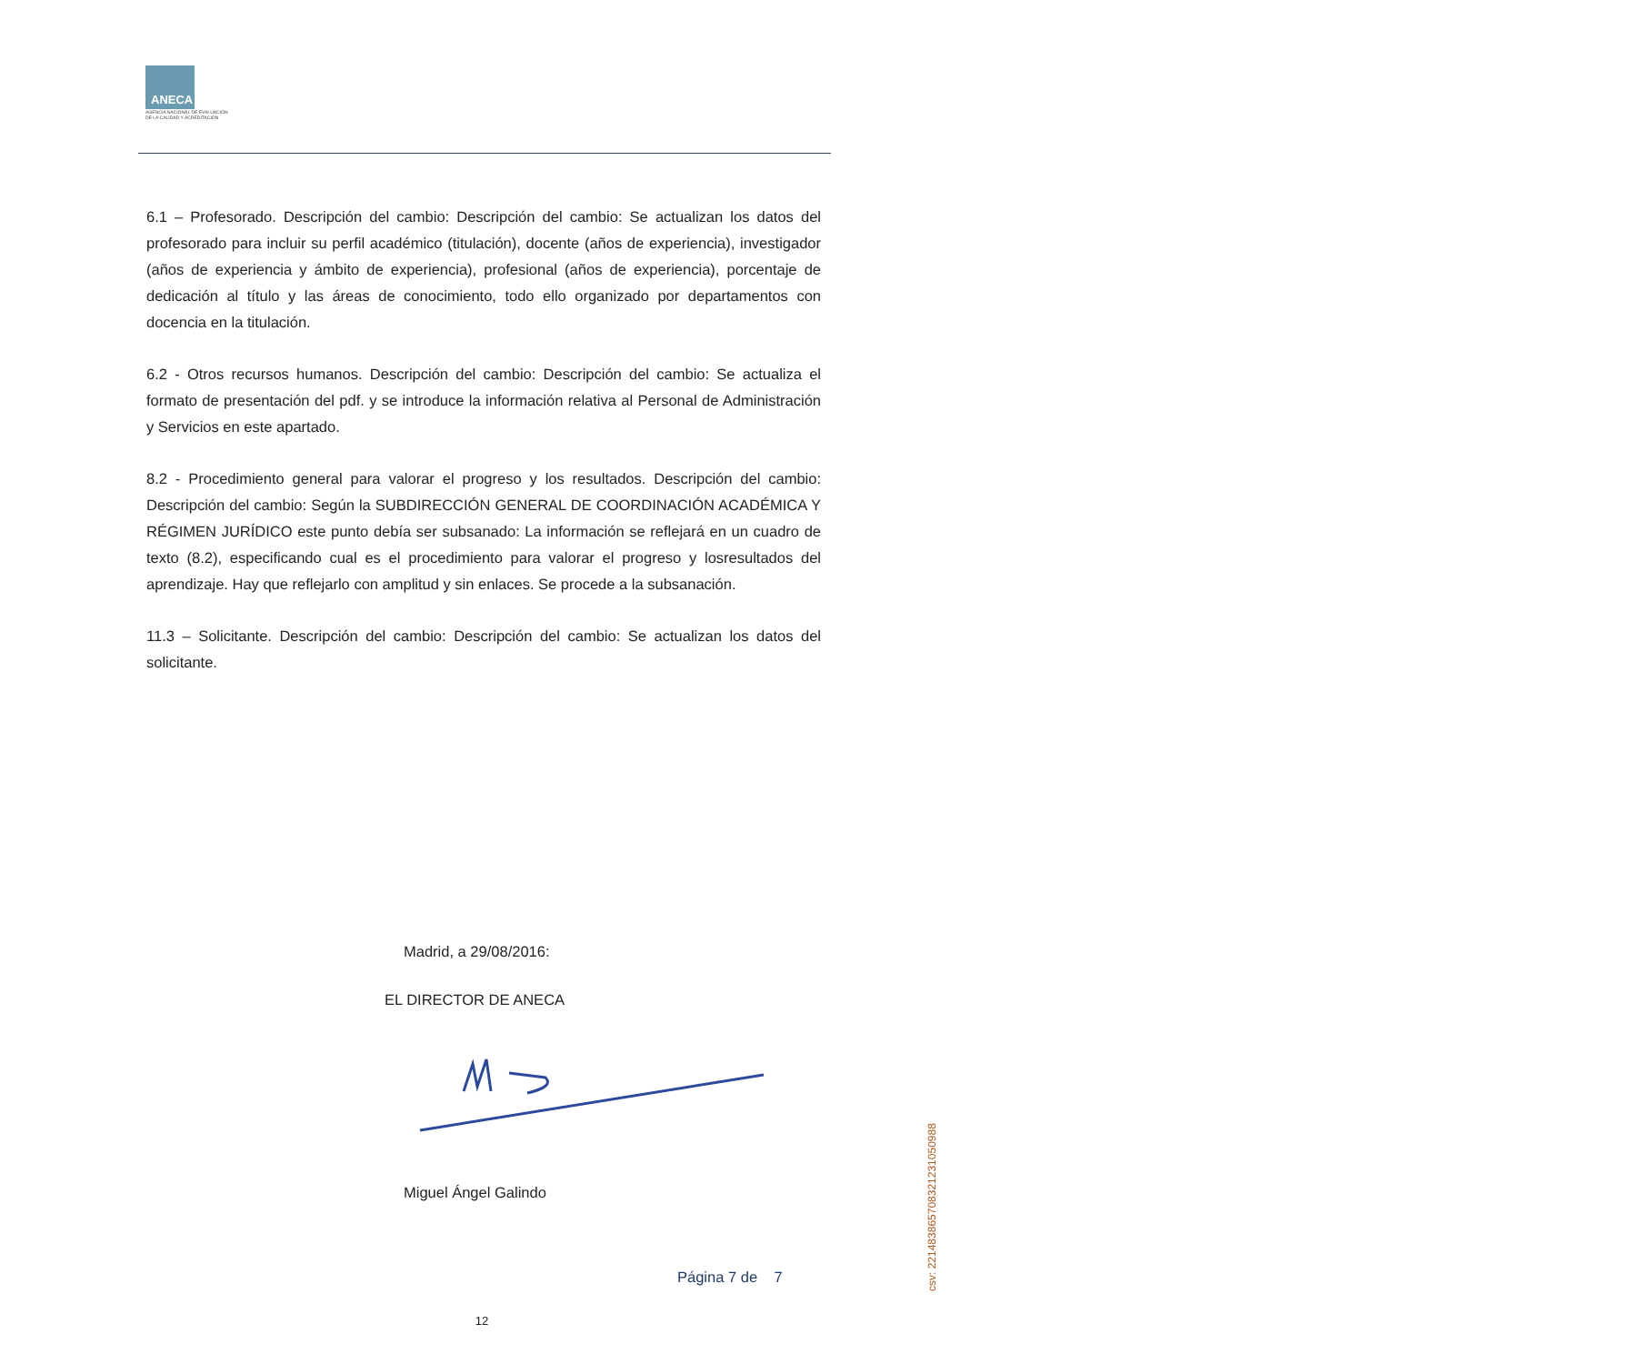ANECA
AGENCIA NACIONAL DE EVALUACIÓN
DE LA CALIDAD Y ACREDITACIÓN
6.1 – Profesorado. Descripción del cambio: Descripción del cambio: Se actualizan los datos del profesorado para incluir su perfil académico (titulación), docente (años de experiencia), investigador (años de experiencia y ámbito de experiencia), profesional (años de experiencia), porcentaje de dedicación al título y las áreas de conocimiento, todo ello organizado por departamentos con docencia en la titulación.
6.2 - Otros recursos humanos. Descripción del cambio: Descripción del cambio: Se actualiza el formato de presentación del pdf. y se introduce la información relativa al Personal de Administración y Servicios en este apartado.
8.2 - Procedimiento general para valorar el progreso y los resultados. Descripción del cambio: Descripción del cambio: Según la SUBDIRECCIÓN GENERAL DE COORDINACIÓN ACADÉMICA Y RÉGIMEN JURÍDICO este punto debía ser subsanado: La información se reflejará en un cuadro de texto (8.2), especificando cual es el procedimiento para valorar el progreso y losresultados del aprendizaje. Hay que reflejarlo con amplitud y sin enlaces. Se procede a la subsanación.
11.3 – Solicitante. Descripción del cambio: Descripción del cambio: Se actualizan los datos del solicitante.
Madrid, a 29/08/2016:
EL DIRECTOR DE ANECA
Miguel Ángel Galindo
Página 7 de 7
12
csv: 221483865708321231050988